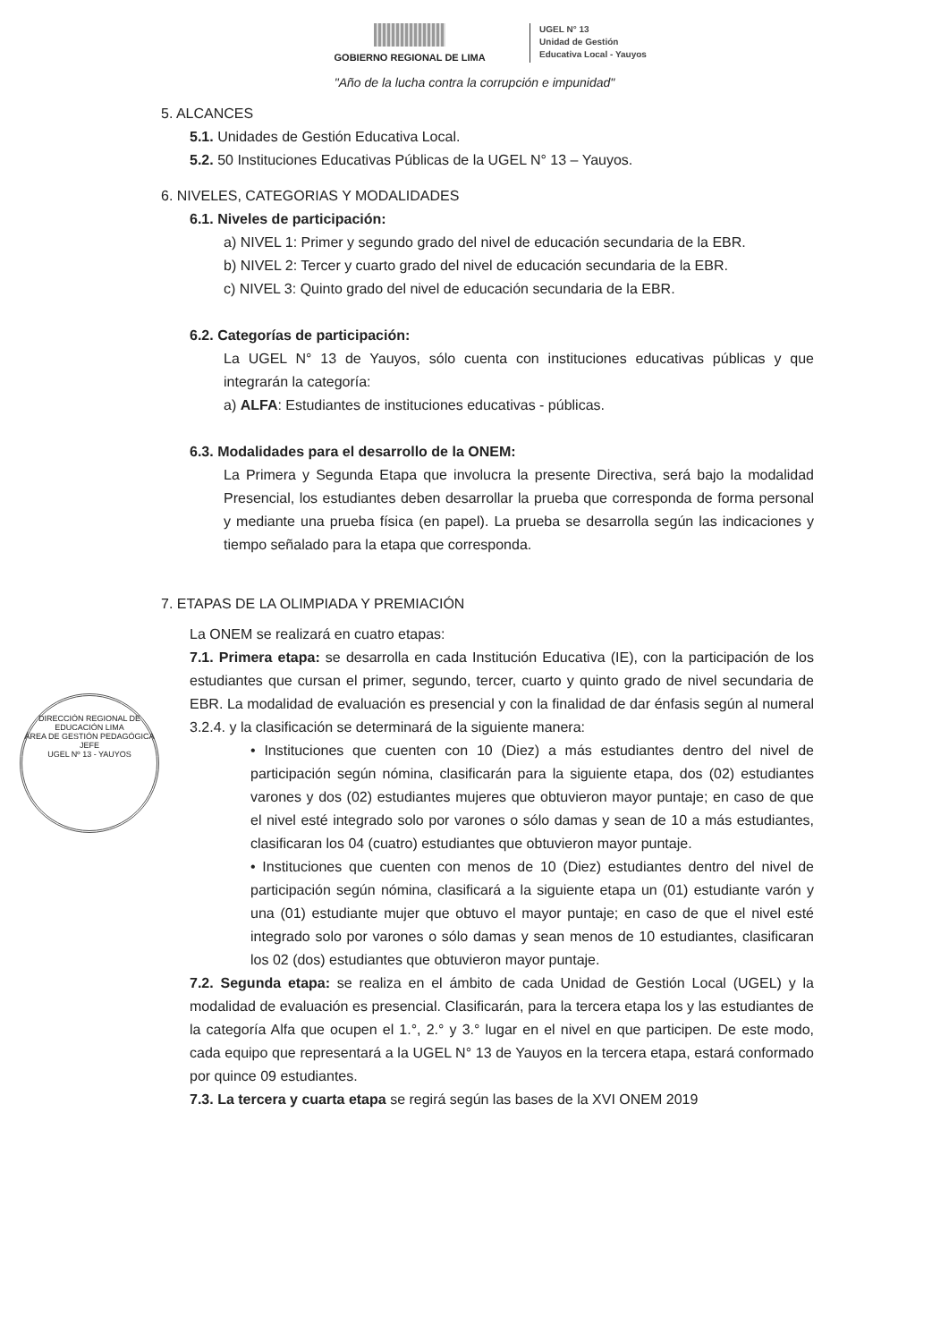GOBIERNO REGIONAL DE LIMA
UGEL N° 13
Unidad de Gestión
Educativa Local - Yauyos
"Año de la lucha contra la corrupción e impunidad"
5. ALCANCES
5.1. Unidades de Gestión Educativa Local.
5.2. 50 Instituciones Educativas Públicas de la UGEL N° 13 – Yauyos.
6. NIVELES, CATEGORIAS Y MODALIDADES
6.1. Niveles de participación:
a) NIVEL 1: Primer y segundo grado del nivel de educación secundaria de la EBR.
b) NIVEL 2: Tercer y cuarto grado del nivel de educación secundaria de la EBR.
c) NIVEL 3: Quinto grado del nivel de educación secundaria de la EBR.
6.2. Categorías de participación:
La UGEL N° 13 de Yauyos, sólo cuenta con instituciones educativas públicas y que integrarán la categoría:
a) ALFA: Estudiantes de instituciones educativas - públicas.
6.3. Modalidades para el desarrollo de la ONEM:
La Primera y Segunda Etapa que involucra la presente Directiva, será bajo la modalidad Presencial, los estudiantes deben desarrollar la prueba que corresponda de forma personal y mediante una prueba física (en papel). La prueba se desarrolla según las indicaciones y tiempo señalado para la etapa que corresponda.
7. ETAPAS DE LA OLIMPIADA Y PREMIACIÓN
La ONEM se realizará en cuatro etapas:
7.1. Primera etapa: se desarrolla en cada Institución Educativa (IE), con la participación de los estudiantes que cursan el primer, segundo, tercer, cuarto y quinto grado de nivel secundaria de EBR. La modalidad de evaluación es presencial y con la finalidad de dar énfasis según al numeral 3.2.4. y la clasificación se determinará de la siguiente manera:
• Instituciones que cuenten con 10 (Diez) a más estudiantes dentro del nivel de participación según nómina, clasificarán para la siguiente etapa, dos (02) estudiantes varones y dos (02) estudiantes mujeres que obtuvieron mayor puntaje; en caso de que el nivel esté integrado solo por varones o sólo damas y sean de 10 a más estudiantes, clasificaran los 04 (cuatro) estudiantes que obtuvieron mayor puntaje.
• Instituciones que cuenten con menos de 10 (Diez) estudiantes dentro del nivel de participación según nómina, clasificará a la siguiente etapa un (01) estudiante varón y una (01) estudiante mujer que obtuvo el mayor puntaje; en caso de que el nivel esté integrado solo por varones o sólo damas y sean menos de 10 estudiantes, clasificaran los 02 (dos) estudiantes que obtuvieron mayor puntaje.
7.2. Segunda etapa: se realiza en el ámbito de cada Unidad de Gestión Local (UGEL) y la modalidad de evaluación es presencial. Clasificarán, para la tercera etapa los y las estudiantes de la categoría Alfa que ocupen el 1.°, 2.° y 3.° lugar en el nivel en que participen. De este modo, cada equipo que representará a la UGEL N° 13 de Yauyos en la tercera etapa, estará conformado por quince 09 estudiantes.
7.3. La tercera y cuarta etapa se regirá según las bases de la XVI ONEM 2019
DIRECCIÓN REGIONAL DE EDUCACIÓN LIMA
ÁREA DE GESTIÓN PEDAGÓGICA
JEFE
UGEL Nº 13 - YAUYOS